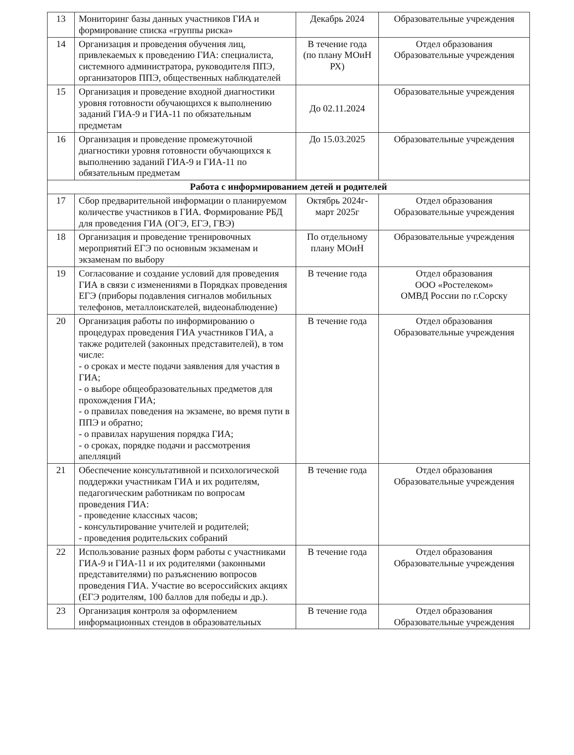| 13 | Мониторинг базы данных участников ГИА и формирование списка «группы риска» | Декабрь 2024 | Образовательные учреждения |
| 14 | Организация и проведения обучения лиц, привлекаемых к проведению ГИА: специалиста, системного администратора, руководителя ППЭ, организаторов ППЭ, общественных наблюдателей | В течение года (по плану МОиН РХ) | Отдел образования Образовательные учреждения |
| 15 | Организация и проведение входной диагностики уровня готовности обучающихся к выполнению заданий ГИА-9 и ГИА-11 по обязательным предметам | До 02.11.2024 | Образовательные учреждения |
| 16 | Организация и проведение промежуточной диагностики уровня готовности обучающихся к выполнению заданий ГИА-9 и ГИА-11 по обязательным предметам | До 15.03.2025 | Образовательные учреждения |
| Работа с информированием детей и родителей | | | |
| 17 | Сбор предварительной информации о планируемом количестве участников в ГИА. Формирование РБД для проведения ГИА (ОГЭ, ЕГЭ, ГВЭ) | Октябрь 2024г- март 2025г | Отдел образования Образовательные учреждения |
| 18 | Организация и проведение тренировочных мероприятий ЕГЭ по основным экзаменам и экзаменам по выбору | По отдельному плану МОиН | Образовательные учреждения |
| 19 | Согласование и создание условий для проведения ГИА в связи с изменениями в Порядках проведения ЕГЭ (приборы подавления сигналов мобильных телефонов, металлоискателей, видеонаблюдение) | В течение года | Отдел образования ООО «Ростелеком» ОМВД России по г.Сорску |
| 20 | Организация работы по информированию о процедурах проведения ГИА участников ГИА, а также родителей (законных представителей), в том числе: - о сроках и месте подачи заявления для участия в ГИА; - о выборе общеобразовательных предметов для прохождения ГИА; - о правилах поведения на экзамене, во время пути в ППЭ и обратно; - о правилах нарушения порядка ГИА; - о сроках, порядке подачи и рассмотрения апелляций | В течение года | Отдел образования Образовательные учреждения |
| 21 | Обеспечение консультативной и психологической поддержки участникам ГИА и их родителям, педагогическим работникам по вопросам проведения ГИА: - проведение классных часов; - консультирование учителей и родителей; - проведения родительских собраний | В течение года | Отдел образования Образовательные учреждения |
| 22 | Использование разных форм работы с участниками ГИА-9 и ГИА-11 и их родителями (законными представителями) по разъяснению вопросов проведения ГИА. Участие во всероссийских акциях (ЕГЭ родителям, 100 баллов для победы и др.). | В течение года | Отдел образования Образовательные учреждения |
| 23 | Организация контроля за оформлением информационных стендов в образовательных | В течение года | Отдел образования Образовательные учреждения |